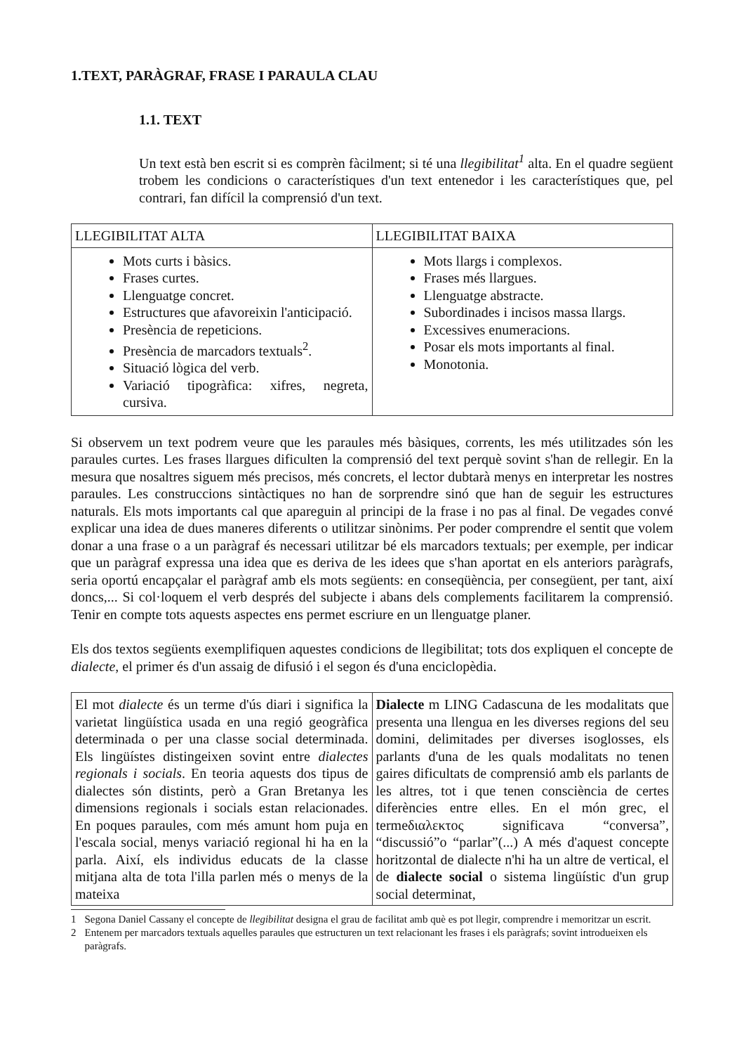1.TEXT, PARÀGRAF, FRASE I PARAULA CLAU
1.1. TEXT
Un text està ben escrit si es comprèn fàcilment; si té una llegibilitat<sup>1</sup> alta. En el quadre següent trobem les condicions o característiques d'un text entenedor i les característiques que, pel contrari, fan difícil la comprensió d'un text.
| LLEGIBILITAT ALTA | LLEGIBILITAT BAIXA |
| --- | --- |
| Mots curts i bàsics. Frases curtes. Llenguatge concret. Estructures que afavoreixin l'anticipació. Presència de repeticions. Presència de marcadors textuals<sup>2</sup>. Situació lògica del verb. Variació tipogràfica: xifres, negreta, cursiva. | Mots llargs i complexos. Frases més llargues. Llenguatge abstracte. Subordinades i incisos massa llargs. Excessives enumeracions. Posar els mots importants al final. Monotonia. |
Si observem un text podrem veure que les paraules més bàsiques, corrents, les més utilitzades són les paraules curtes. Les frases llargues dificulten la comprensió del text perquè sovint s'han de rellegir. En la mesura que nosaltres siguem més precisos, més concrets, el lector dubtarà menys en interpretar les nostres paraules. Les construccions sintàctiques no han de sorprendre sinó que han de seguir les estructures naturals. Els mots importants cal que apareguin al principi de la frase i no pas al final. De vegades convé explicar una idea de dues maneres diferents o utilitzar sinònims. Per poder comprendre el sentit que volem donar a una frase o a un paràgraf és necessari utilitzar bé els marcadors textuals; per exemple, per indicar que un paràgraf expressa una idea que es deriva de les idees que s'han aportat en els anteriors paràgrafs, seria oportú encapçalar el paràgraf amb els mots següents: en conseqüència, per consegüent, per tant, així doncs,... Si col·loquem el verb després del subjecte i abans dels complements facilitarem la comprensió. Tenir en compte tots aquests aspectes ens permet escriure en un llenguatge planer.
Els dos textos següents exemplifiquen aquestes condicions de llegibilitat; tots dos expliquen el concepte de dialecte, el primer és d'un assaig de difusió i el segon és d'una enciclopèdia.
| El mot dialecte és un terme d'ús diari i significa la varietat lingüística usada en una regió geogràfica determinada o per una classe social determinada. Els lingüístes distingeixen sovint entre dialectes regionals i socials . En teoria aquests dos tipus de dialectes són distints, però a Gran Bretanya les dimensions regionals i socials estan relacionades. En poques paraules, com més amunt hom puja en l'escala social, menys variació regional hi ha en la parla. Així, els individus educats de la classe mitjana alta de tota l'illa parlen més o menys de la mateixa | Dialecte m LING Cadascuna de les modalitats que presenta una llengua en les diverses regions del seu domini, delimitades per diverses isoglosses, els parlants d'una de les quals modalitats no tenen gaires dificultats de comprensió amb els parlants de les altres, tot i que tenen consciència de certes diferències entre elles. En el món grec, el termeδιαλεκτος significava “conversa”, “discussió”o “parlar”(...) A més d'aquest concepte horitzontal de dialecte n'hi ha un altre de vertical, el de dialecte social o sistema lingüístic d'un grup social determinat, |
1 Segona Daniel Cassany el concepte de llegibilitat designa el grau de facilitat amb què es pot llegir, comprendre i memoritzar un escrit.
2 Entenem per marcadors textuals aquelles paraules que estructuren un text relacionant les frases i els paràgrafs; sovint introdueixen els paràgrafs.